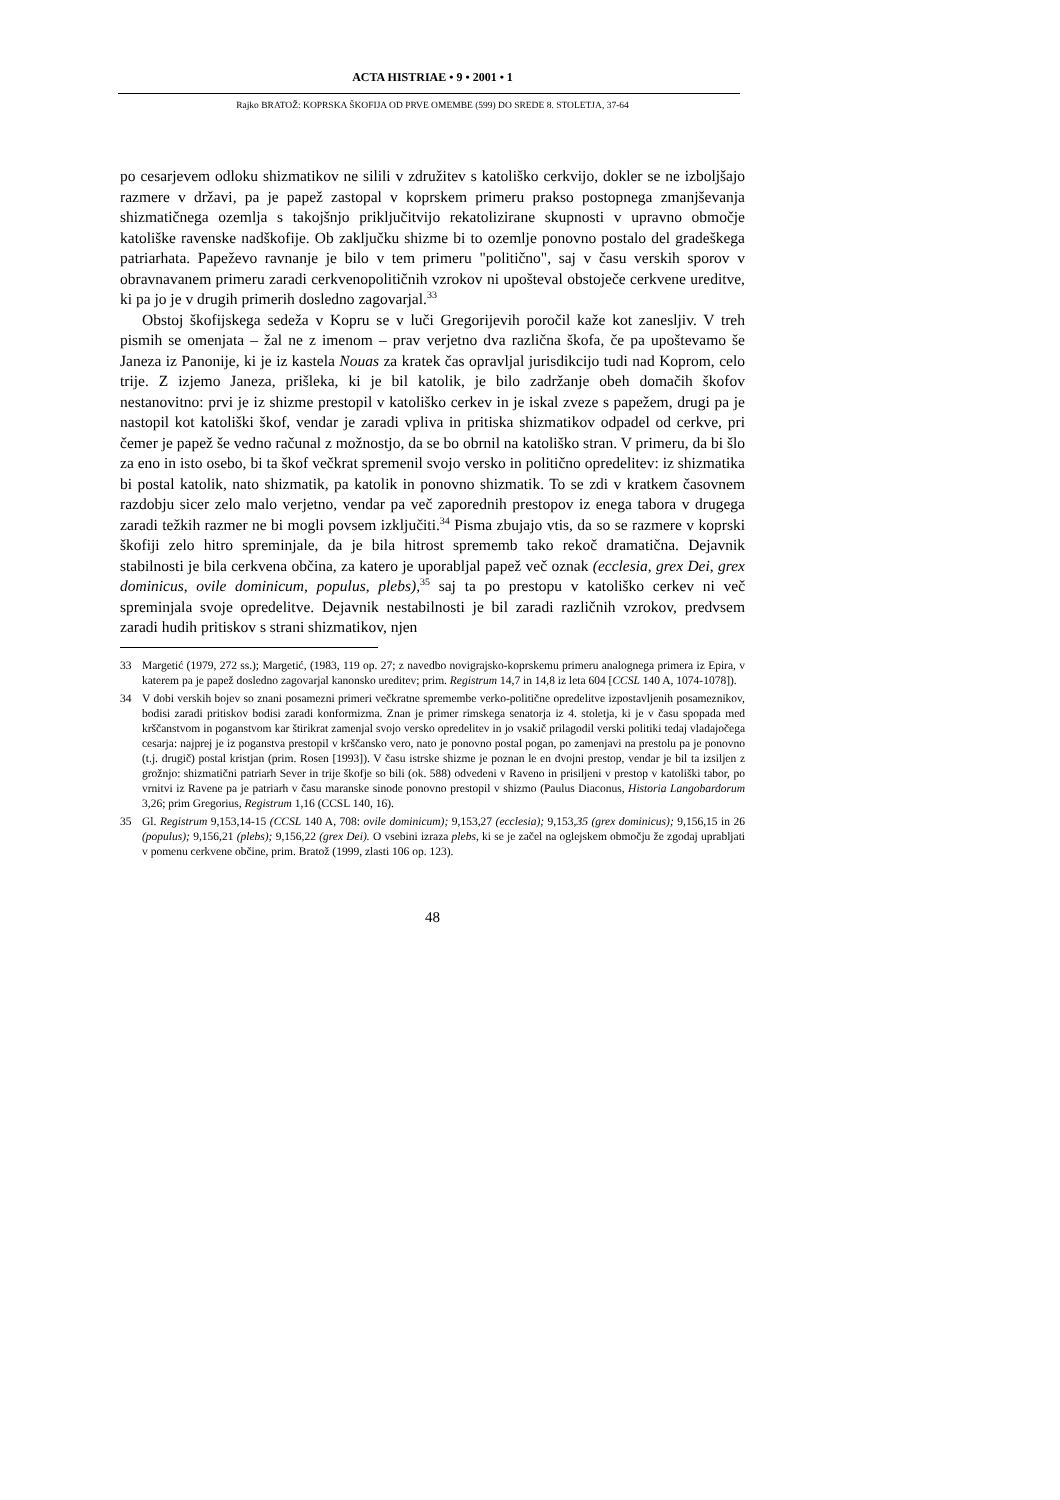ACTA HISTRIAE • 9 • 2001 • 1
Rajko BRATOŽ: KOPRSKA ŠKOFIJA OD PRVE OMEMBE (599) DO SREDE 8. STOLETJA, 37-64
po cesarjevem odloku shizmatikov ne silili v združitev s katoliško cerkvijo, dokler se ne izboljšajo razmere v državi, pa je papež zastopal v koprskem primeru prakso postopnega zmanjševanja shizmatičnega ozemlja s takojšnjo priključitvijo rekatolizirane skupnosti v upravno območje katoliške ravenske nadškofije. Ob zaključku shizme bi to ozemlje ponovno postalo del gradeškega patriarhata. Papeževo ravnanje je bilo v tem primeru "politično", saj v času verskih sporov v obravnavanem primeru zaradi cerkvenopolitičnih vzrokov ni upošteval obstoječe cerkvene ureditve, ki pa jo je v drugih primerih dosledno zagovarjal.<sup>33</sup>
Obstoj škofijskega sedeža v Kopru se v luči Gregorijevih poročil kaže kot zanesljiv. V treh pismih se omenjata – žal ne z imenom – prav verjetno dva različna škofa, če pa upoštevamo še Janeza iz Panonije, ki je iz kastela Nouas za kratek čas opravljal jurisdikcijo tudi nad Koprom, celo trije. Z izjemo Janeza, prišleka, ki je bil katolik, je bilo zadržanje obeh domačih škofov nestanovitno: prvi je iz shizme prestopil v katoliško cerkev in je iskal zveze s papežem, drugi pa je nastopil kot katoliški škof, vendar je zaradi vpliva in pritiska shizmatikov odpadel od cerkve, pri čemer je papež še vedno računal z možnostjo, da se bo obrnil na katoliško stran. V primeru, da bi šlo za eno in isto osebo, bi ta škof večkrat spremenil svojo versko in politično opredelitev: iz shizmatika bi postal katolik, nato shizmatik, pa katolik in ponovno shizmatik. To se zdi v kratkem časovnem razdobju sicer zelo malo verjetno, vendar pa več zaporednih prestopov iz enega tabora v drugega zaradi težkih razmer ne bi mogli povsem izključiti.<sup>34</sup> Pisma zbujajo vtis, da so se razmere v koprski škofiji zelo hitro spreminjale, da je bila hitrost sprememb tako rekoč dramatična. Dejavnik stabilnosti je bila cerkvena občina, za katero je uporabljal papež več oznak (ecclesia, grex Dei, grex dominicus, ovile dominicum, populus, plebs),<sup>35</sup> saj ta po prestopu v katoliško cerkev ni več spreminjala svoje opredelitve. Dejavnik nestabilnosti je bil zaradi različnih vzrokov, predvsem zaradi hudih pritiskov s strani shizmatikov, njen
33 Margetić (1979, 272 ss.); Margetić, (1983, 119 op. 27; z navedbo novigrajsko-koprskemu primeru analognega primera iz Epira, v katerem pa je papež dosledno zagovarjal kanonsko ureditev; prim. Registrum 14,7 in 14,8 iz leta 604 [CCSL 140 A, 1074-1078]).
34 V dobi verskih bojev so znani posamezni primeri večkratne spremembe verko-politične opredelitve izpostavljenih posameznikov, bodisi zaradi pritiskov bodisi zaradi konformizma. Znan je primer rimskega senatorja iz 4. stoletja, ki je v času spopada med krščanstvom in poganstvom kar štirikrat zamenjal svojo versko opredelitev in jo vsakič prilagodil verski politiki tedaj vladajočega cesarja: najprej je iz poganstva prestopil v krščansko vero, nato je ponovno postal pogan, po zamenjavi na prestolu pa je ponovno (t.j. drugič) postal kristjan (prim. Rosen [1993]). V času istrske shizme je poznan le en dvojni prestop, vendar je bil ta izsiljen z grožnjo: shizmatični patriarh Sever in trije škofje so bili (ok. 588) odvedeni v Raveno in prisiljeni v prestop v katoliški tabor, po vrnitvi iz Ravene pa je patriarh v času maranske sinode ponovno prestopil v shizmo (Paulus Diaconus, Historia Langobardorum 3,26; prim Gregorius, Registrum 1,16 (CCSL 140, 16).
35 Gl. Registrum 9,153,14-15 (CCSL 140 A, 708: ovile dominicum); 9,153,27 (ecclesia); 9,153,35 (grex dominicus); 9,156,15 in 26 (populus); 9,156,21 (plebs); 9,156,22 (grex Dei). O vsebini izraza plebs, ki se je začel na oglejskem območju že zgodaj uprabljati v pomenu cerkvene občine, prim. Bratož (1999, zlasti 106 op. 123).
48